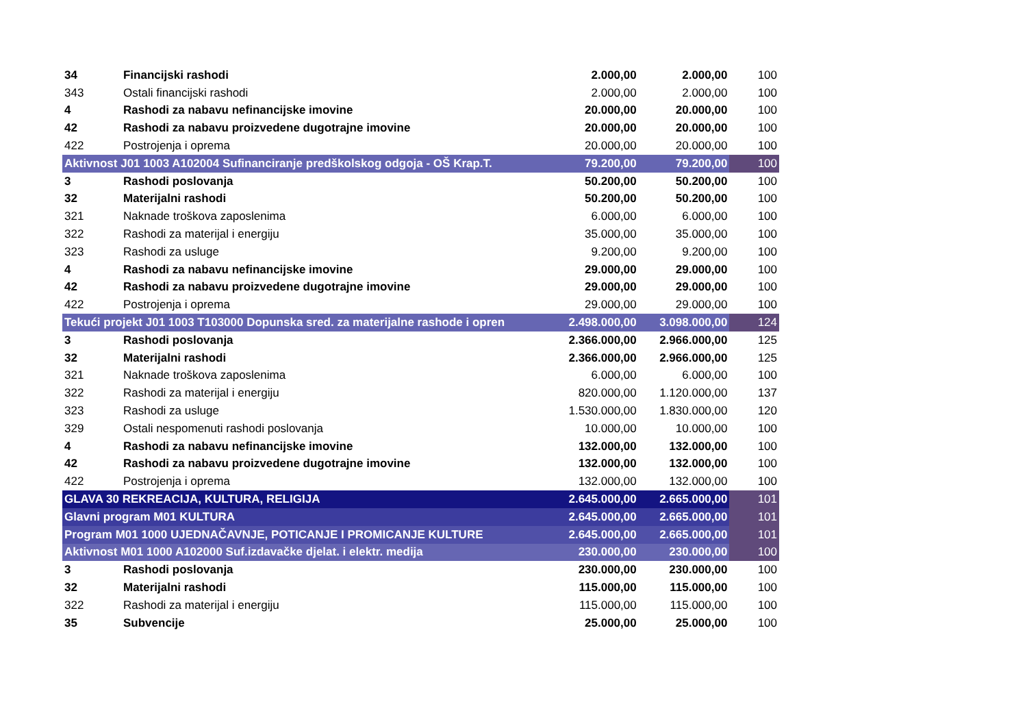| 34 | Financijski rashodi | 2.000,00 | 2.000,00 | 100 |
| 343 | Ostali financijski rashodi | 2.000,00 | 2.000,00 | 100 |
| 4 | Rashodi za nabavu nefinancijske imovine | 20.000,00 | 20.000,00 | 100 |
| 42 | Rashodi za nabavu proizvedene dugotrajne imovine | 20.000,00 | 20.000,00 | 100 |
| 422 | Postrojenja i oprema | 20.000,00 | 20.000,00 | 100 |
| Aktivnost J01 1003 A102004 Sufinanciranje predškolskog odgoja - OŠ Krap.T. | | 79.200,00 | 79.200,00 | 100 |
| 3 | Rashodi poslovanja | 50.200,00 | 50.200,00 | 100 |
| 32 | Materijalni rashodi | 50.200,00 | 50.200,00 | 100 |
| 321 | Naknade troškova zaposlenima | 6.000,00 | 6.000,00 | 100 |
| 322 | Rashodi za materijal i energiju | 35.000,00 | 35.000,00 | 100 |
| 323 | Rashodi za usluge | 9.200,00 | 9.200,00 | 100 |
| 4 | Rashodi za nabavu nefinancijske imovine | 29.000,00 | 29.000,00 | 100 |
| 42 | Rashodi za nabavu proizvedene dugotrajne imovine | 29.000,00 | 29.000,00 | 100 |
| 422 | Postrojenja i oprema | 29.000,00 | 29.000,00 | 100 |
| Tekući projekt J01 1003 T103000 Dopunska sred. za materijalne rashode i opren | | 2.498.000,00 | 3.098.000,00 | 124 |
| 3 | Rashodi poslovanja | 2.366.000,00 | 2.966.000,00 | 125 |
| 32 | Materijalni rashodi | 2.366.000,00 | 2.966.000,00 | 125 |
| 321 | Naknade troškova zaposlenima | 6.000,00 | 6.000,00 | 100 |
| 322 | Rashodi za materijal i energiju | 820.000,00 | 1.120.000,00 | 137 |
| 323 | Rashodi za usluge | 1.530.000,00 | 1.830.000,00 | 120 |
| 329 | Ostali nespomenuti rashodi poslovanja | 10.000,00 | 10.000,00 | 100 |
| 4 | Rashodi za nabavu nefinancijske imovine | 132.000,00 | 132.000,00 | 100 |
| 42 | Rashodi za nabavu proizvedene dugotrajne imovine | 132.000,00 | 132.000,00 | 100 |
| 422 | Postrojenja i oprema | 132.000,00 | 132.000,00 | 100 |
| GLAVA 30 REKREACIJA, KULTURA, RELIGIJA | | 2.645.000,00 | 2.665.000,00 | 101 |
| Glavni program M01 KULTURA | | 2.645.000,00 | 2.665.000,00 | 101 |
| Program M01 1000 UJEDNAČAVNJE, POTICANJE I PROMICANJE KULTURE | | 2.645.000,00 | 2.665.000,00 | 101 |
| Aktivnost M01 1000 A102000 Suf.izdavačke djelat. i elektr. medija | | 230.000,00 | 230.000,00 | 100 |
| 3 | Rashodi poslovanja | 230.000,00 | 230.000,00 | 100 |
| 32 | Materijalni rashodi | 115.000,00 | 115.000,00 | 100 |
| 322 | Rashodi za materijal i energiju | 115.000,00 | 115.000,00 | 100 |
| 35 | Subvencije | 25.000,00 | 25.000,00 | 100 |